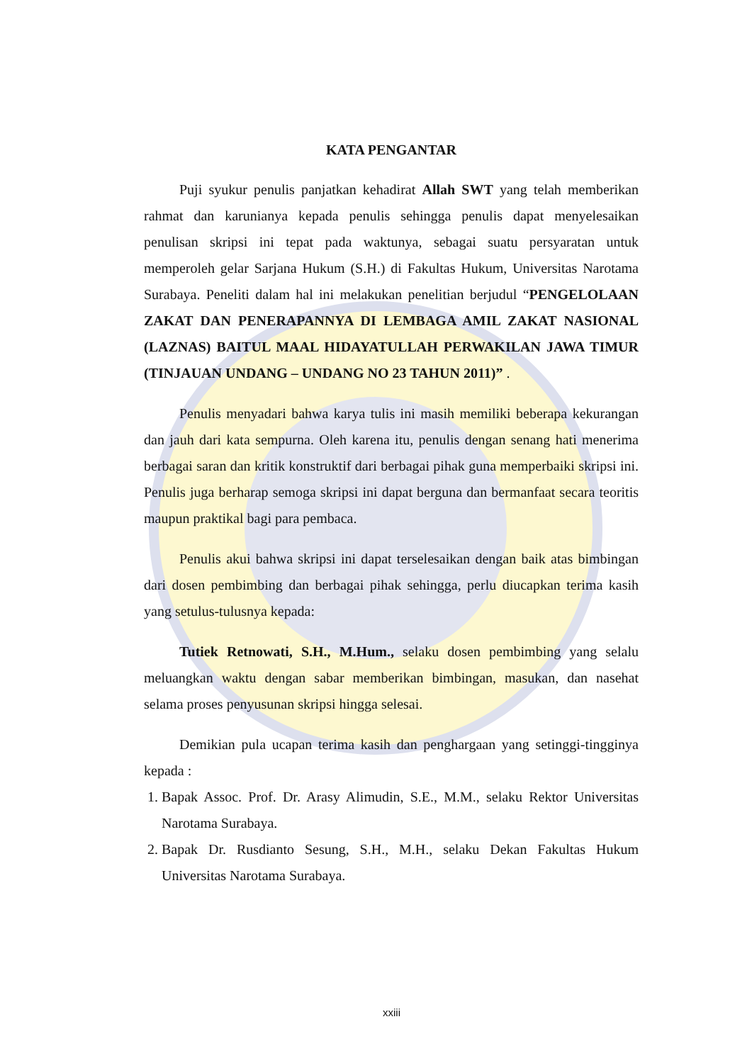KATA PENGANTAR
Puji syukur penulis panjatkan kehadirat Allah SWT yang telah memberikan rahmat dan karunianya kepada penulis sehingga penulis dapat menyelesaikan penulisan skripsi ini tepat pada waktunya, sebagai suatu persyaratan untuk memperoleh gelar Sarjana Hukum (S.H.) di Fakultas Hukum, Universitas Narotama Surabaya. Peneliti dalam hal ini melakukan penelitian berjudul “PENGELOLAAN ZAKAT DAN PENERAPANNYA DI LEMBAGA AMIL ZAKAT NASIONAL (LAZNAS) BAITUL MAAL HIDAYATULLAH PERWAKILAN JAWA TIMUR (TINJAUAN UNDANG – UNDANG NO 23 TAHUN 2011)” .
Penulis menyadari bahwa karya tulis ini masih memiliki beberapa kekurangan dan jauh dari kata sempurna. Oleh karena itu, penulis dengan senang hati menerima berbagai saran dan kritik konstruktif dari berbagai pihak guna memperbaiki skripsi ini. Penulis juga berharap semoga skripsi ini dapat berguna dan bermanfaat secara teoritis maupun praktikal bagi para pembaca.
Penulis akui bahwa skripsi ini dapat terselesaikan dengan baik atas bimbingan dari dosen pembimbing dan berbagai pihak sehingga, perlu diucapkan terima kasih yang setulus-tulusnya kepada:
Tutiek Retnowati, S.H., M.Hum., selaku dosen pembimbing yang selalu meluangkan waktu dengan sabar memberikan bimbingan, masukan, dan nasehat selama proses penyusunan skripsi hingga selesai.
Demikian pula ucapan terima kasih dan penghargaan yang setinggi-tingginya kepada :
1. Bapak Assoc. Prof. Dr. Arasy Alimudin, S.E., M.M., selaku Rektor Universitas Narotama Surabaya.
2. Bapak Dr. Rusdianto Sesung, S.H., M.H., selaku Dekan Fakultas Hukum Universitas Narotama Surabaya.
xxiii